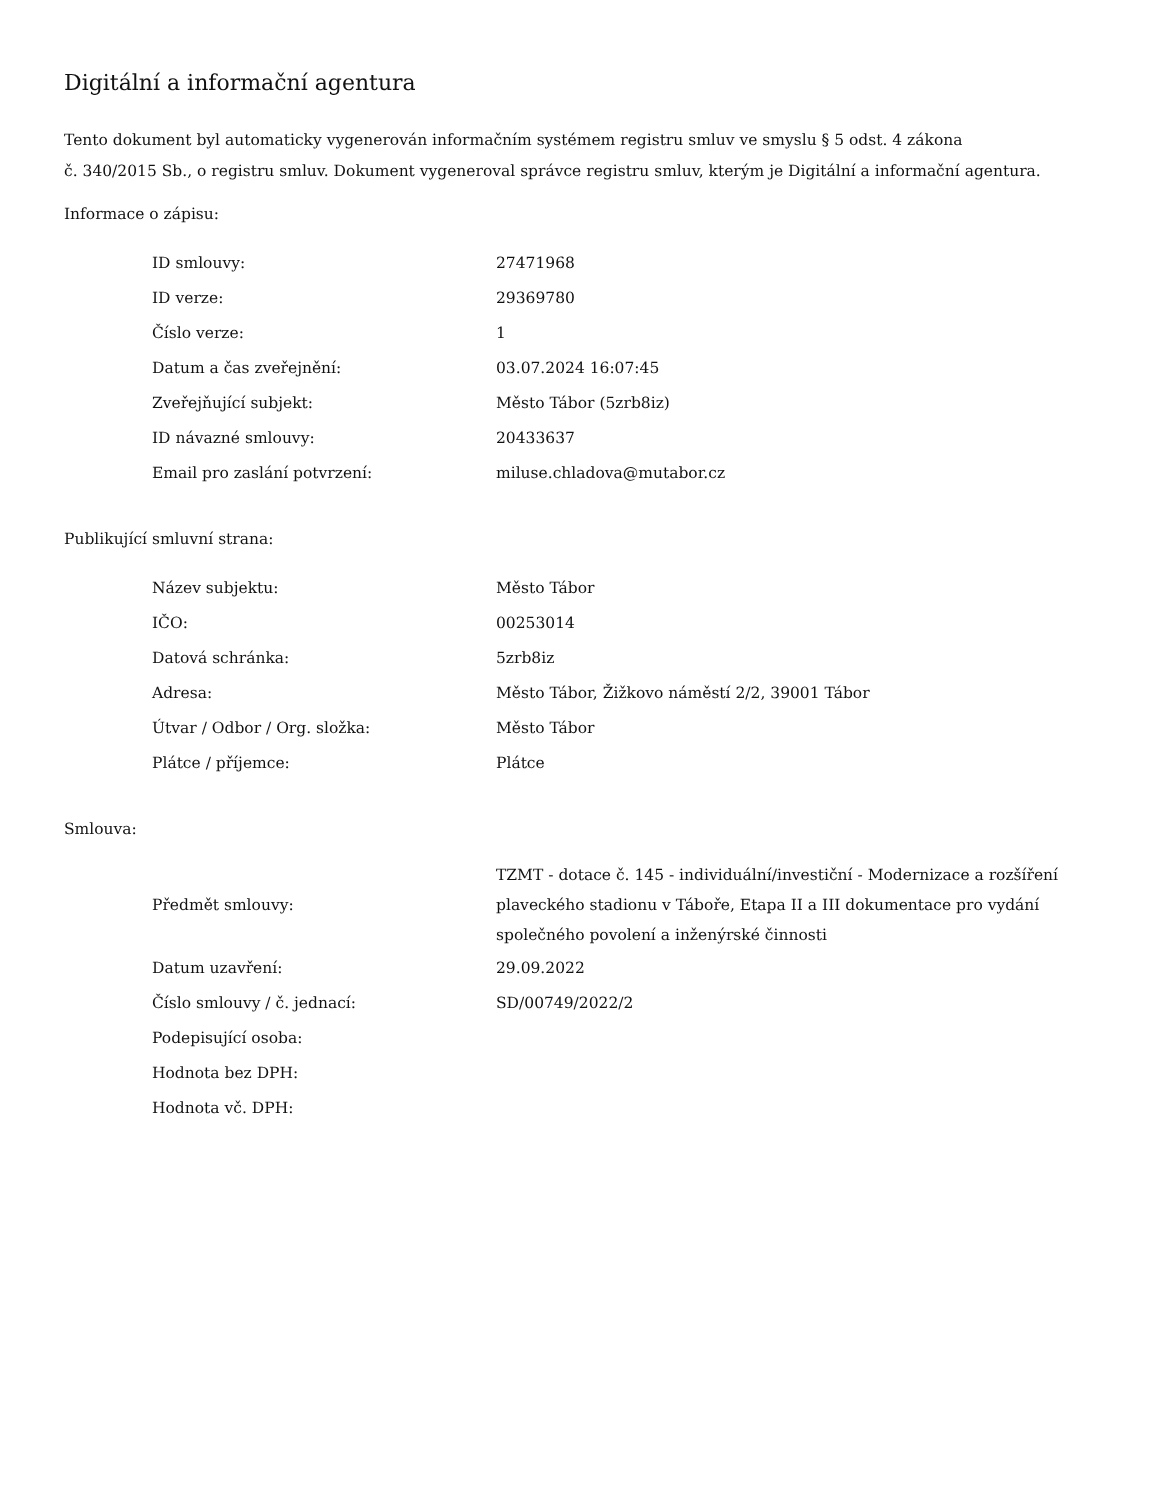Digitální a informační agentura
Tento dokument byl automaticky vygenerován informačním systémem registru smluv ve smyslu § 5 odst. 4 zákona
č. 340/2015 Sb., o registru smluv. Dokument vygeneroval správce registru smluv, kterým je Digitální a informační agentura.
Informace o zápisu:
| ID smlouvy: | 27471968 |
| ID verze: | 29369780 |
| Číslo verze: | 1 |
| Datum a čas zveřejnění: | 03.07.2024 16:07:45 |
| Zveřejňující subjekt: | Město Tábor (5zrb8iz) |
| ID návazné smlouvy: | 20433637 |
| Email pro zaslání potvrzení: | miluse.chladova@mutabor.cz |
Publikující smluvní strana:
| Název subjektu: | Město Tábor |
| IČO: | 00253014 |
| Datová schránka: | 5zrb8iz |
| Adresa: | Město Tábor, Žižkovo náměstí 2/2, 39001 Tábor |
| Útvar / Odbor / Org. složka: | Město Tábor |
| Plátce / příjemce: | Plátce |
Smlouva:
| Předmět smlouvy: | TZMT - dotace č. 145 - individuální/investiční - Modernizace a rozšíření plaveckého stadionu v Táboře, Etapa II a III dokumentace pro vydání společného povolení a inženýrské činnosti |
| Datum uzavření: | 29.09.2022 |
| Číslo smlouvy / č. jednací: | SD/00749/2022/2 |
| Podepisující osoba: | |
| Hodnota bez DPH: | |
| Hodnota vč. DPH: | |